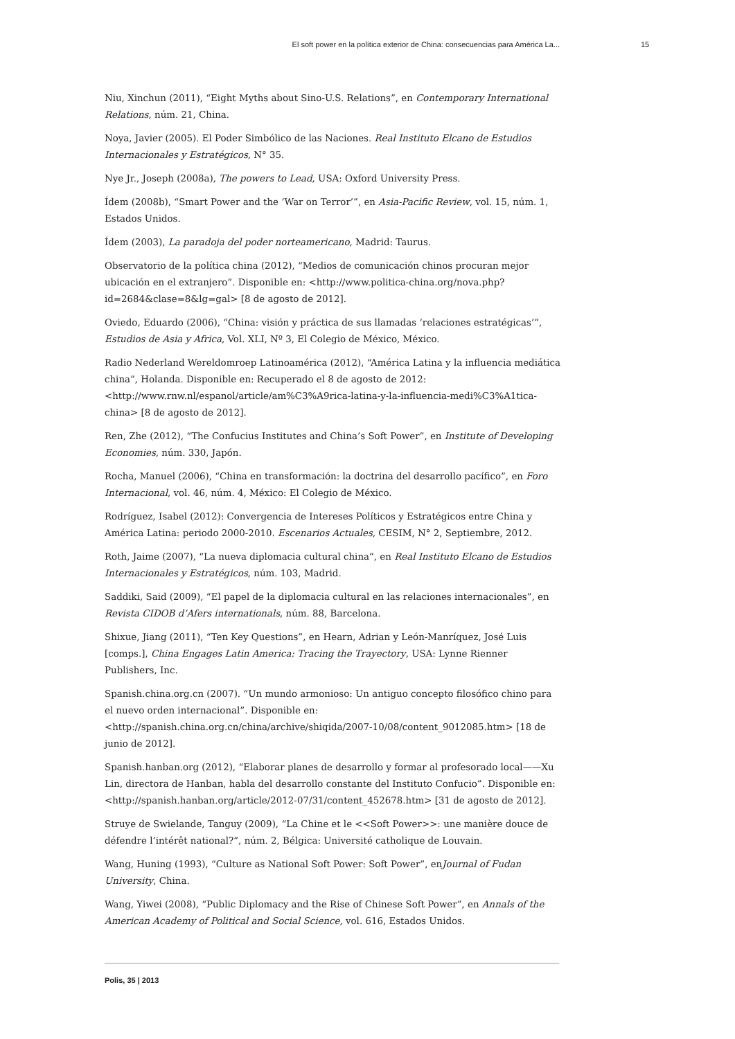El soft power en la política exterior de China: consecuencias para América La... 15
Niu, Xinchun (2011), “Eight Myths about Sino-U.S. Relations”, en Contemporary International Relations, núm. 21, China.
Noya, Javier (2005). El Poder Simbólico de las Naciones. Real Instituto Elcano de Estudios Internacionales y Estratégicos, N° 35.
Nye Jr., Joseph (2008a), The powers to Lead, USA: Oxford University Press.
Ídem (2008b), “Smart Power and the ‘War on Terror’”, en Asia-Pacific Review, vol. 15, núm. 1, Estados Unidos.
Ídem (2003), La paradoja del poder norteamericano, Madrid: Taurus.
Observatorio de la política china (2012), “Medios de comunicación chinos procuran mejor ubicación en el extranjero”. Disponible en: <http://www.politica-china.org/nova.php?id=2684&clase=8&lg=gal> [8 de agosto de 2012].
Oviedo, Eduardo (2006), “China: visión y práctica de sus llamadas ‘relaciones estratégicas’”, Estudios de Asia y Africa, Vol. XLI, Nº 3, El Colegio de México, México.
Radio Nederland Wereldomroep Latinoamérica (2012), “América Latina y la influencia mediática china”, Holanda. Disponible en: Recuperado el 8 de agosto de 2012: <http://www.rnw.nl/espanol/article/am%C3%A9rica-latina-y-la-influencia-medi%C3%A1tica-china> [8 de agosto de 2012].
Ren, Zhe (2012), “The Confucius Institutes and China’s Soft Power”, en Institute of Developing Economies, núm. 330, Japón.
Rocha, Manuel (2006), “China en transformación: la doctrina del desarrollo pacífico”, en Foro Internacional, vol. 46, núm. 4, México: El Colegio de México.
Rodríguez, Isabel (2012): Convergencia de Intereses Políticos y Estratégicos entre China y América Latina: periodo 2000-2010. Escenarios Actuales, CESIM, N° 2, Septiembre, 2012.
Roth, Jaime (2007), “La nueva diplomacia cultural china”, en Real Instituto Elcano de Estudios Internacionales y Estratégicos, núm. 103, Madrid.
Saddiki, Said (2009), “El papel de la diplomacia cultural en las relaciones internacionales”, en Revista CIDOB d’Afers internationals, núm. 88, Barcelona.
Shixue, Jiang (2011), “Ten Key Questions”, en Hearn, Adrian y León-Manríquez, José Luis [comps.], China Engages Latin America: Tracing the Trayectory, USA: Lynne Rienner Publishers, Inc.
Spanish.china.org.cn (2007). “Un mundo armonioso: Un antiguo concepto filosófico chino para el nuevo orden internacional”. Disponible en: <http://spanish.china.org.cn/china/archive/shiqida/2007-10/08/content_9012085.htm> [18 de junio de 2012].
Spanish.hanban.org (2012), “Elaborar planes de desarrollo y formar al profesorado local——Xu Lin, directora de Hanban, habla del desarrollo constante del Instituto Confucio”. Disponible en: <http://spanish.hanban.org/article/2012-07/31/content_452678.htm> [31 de agosto de 2012].
Struye de Swielande, Tanguy (2009), “La Chine et le <<Soft Power>>: une manière douce de défendre l’intérêt national?”, núm. 2, Bélgica: Université catholique de Louvain.
Wang, Huning (1993), “Culture as National Soft Power: Soft Power”, enJournal of Fudan University, China.
Wang, Yiwei (2008), “Public Diplomacy and the Rise of Chinese Soft Power”, en Annals of the American Academy of Political and Social Science, vol. 616, Estados Unidos.
Polis, 35 | 2013